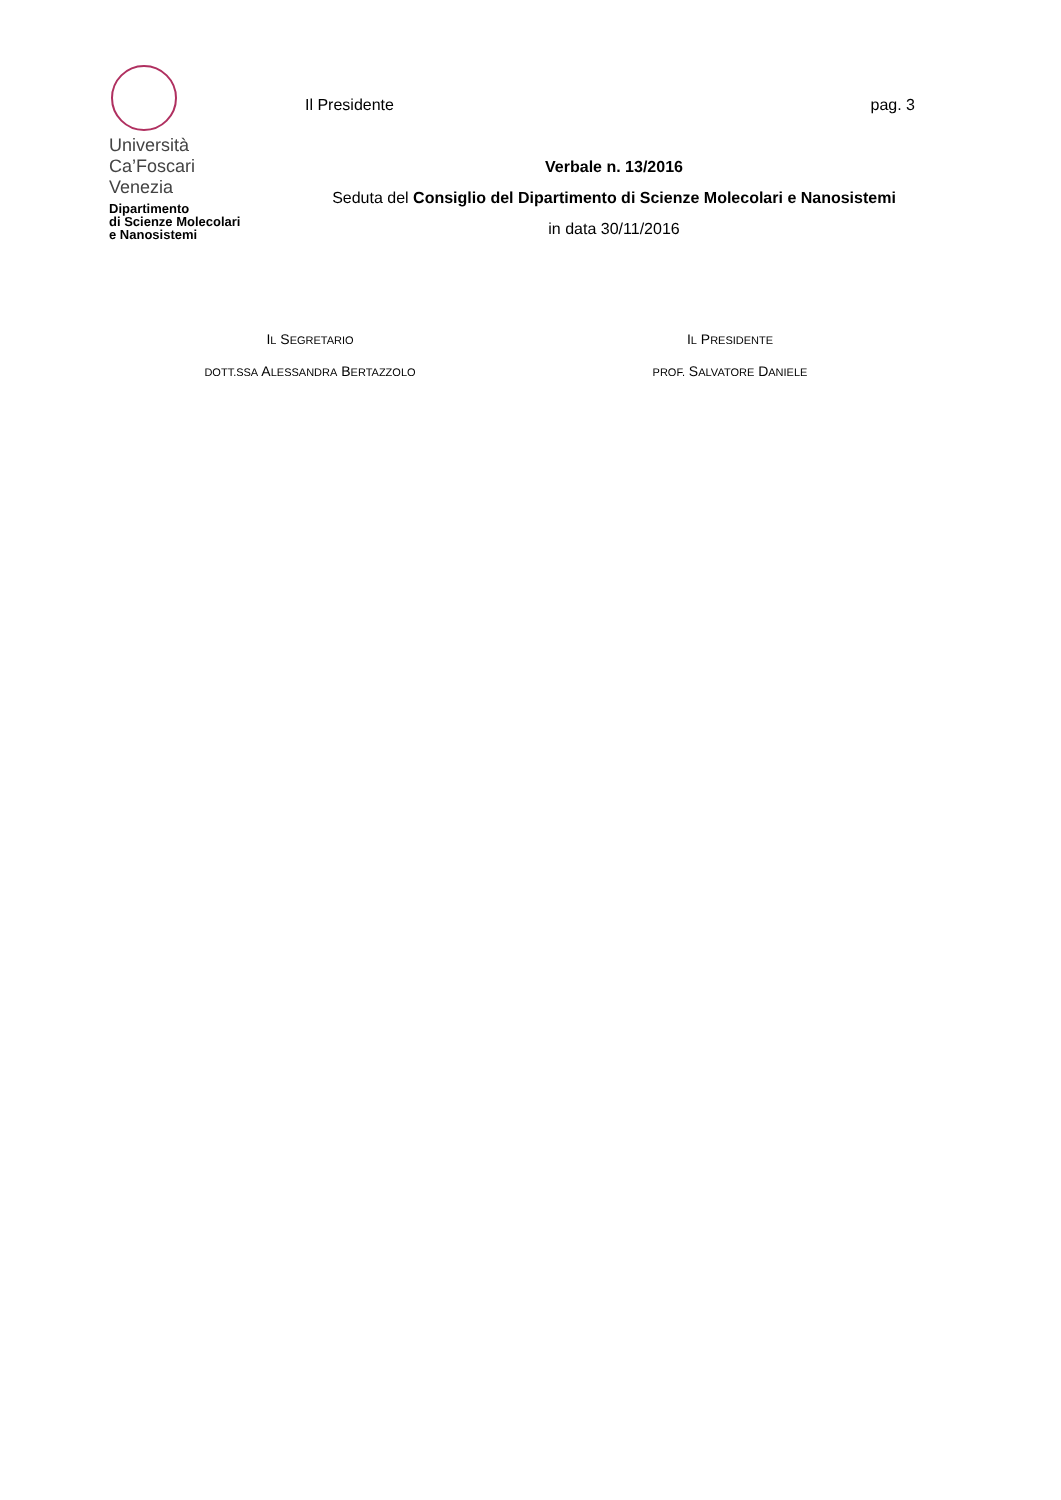Università
Ca’Foscari
Venezia
Dipartimento
di Scienze Molecolari
e Nanosistemi
Il Presidente pag. 3
Verbale n. 13/2016
Seduta del Consiglio del Dipartimento di Scienze Molecolari e Nanosistemi
in data 30/11/2016
IL SEGRETARIO
DOTT.SSA ALESSANDRA BERTAZZOLO
IL PRESIDENTE
PROF. SALVATORE DANIELE